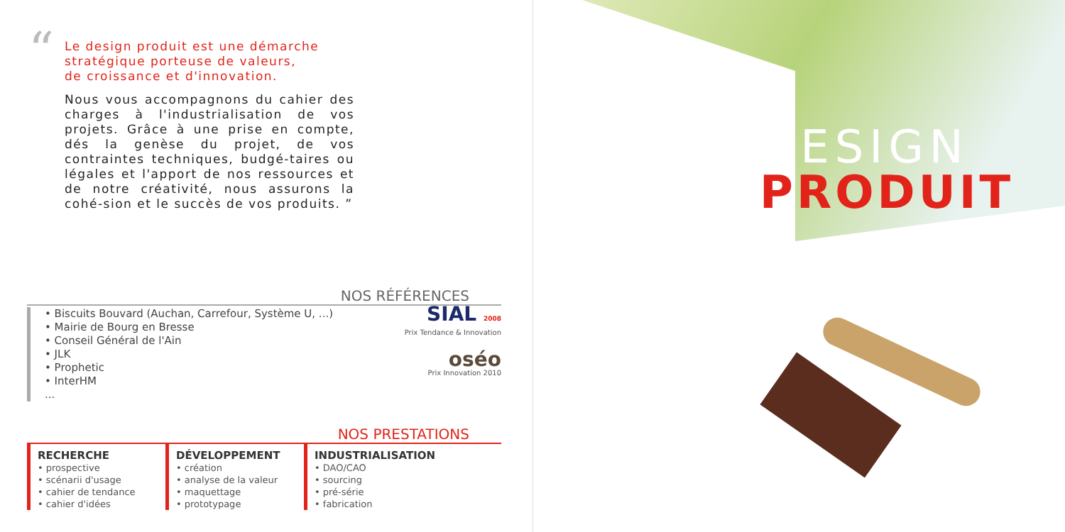“
Le design produit est une démarche
stratégique porteuse de valeurs,
de croissance et d'innovation.
Nous vous accompagnons du cahier des charges à l'industrialisation de vos projets. Grâce à une prise en compte, dés la genèse du projet, de vos contraintes techniques, budgé-taires ou légales et l'apport de nos ressources et de notre créativité, nous assurons la cohé-sion et le succès de vos produits. ”
NOS RÉFÉRENCES
• Biscuits Bouvard (Auchan, Carrefour, Système U, ...)
• Mairie de Bourg en Bresse
• Conseil Général de l'Ain
• JLK
• Prophetic
• InterHM
...
SIAL 2008
Prix Tendance & Innovation
oséo
Prix Innovation 2010
NOS PRESTATIONS
RECHERCHE
• prospective
• scénarii d'usage
• cahier de tendance
• cahier d'idées
DÉVELOPPEMENT
• création
• analyse de la valeur
• maquettage
• prototypage
INDUSTRIALISATION
• DAO/CAO
• sourcing
• pré-série
• fabrication
DESIGN
PRODUIT